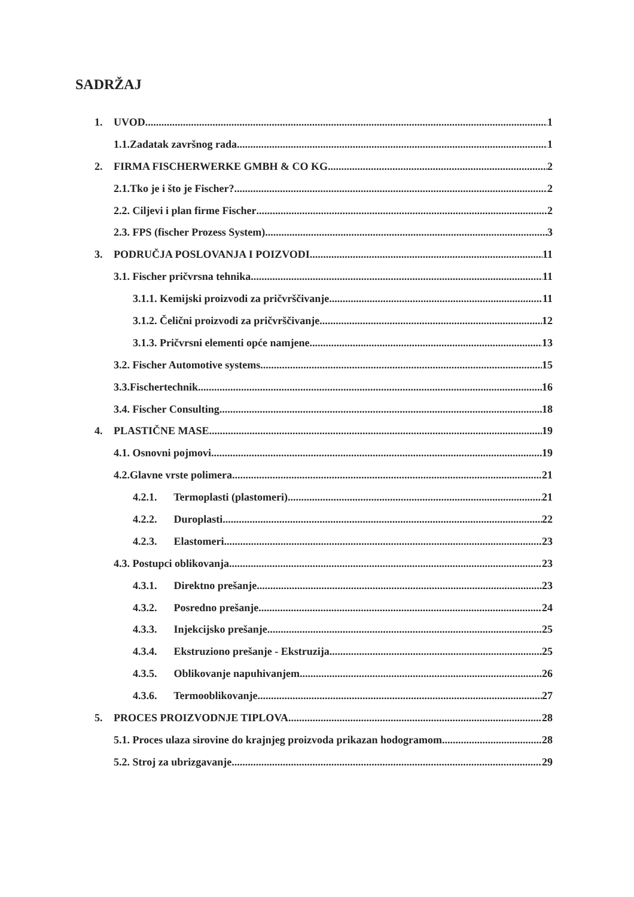SADRŽAJ
1. UVOD 1
1.1.Zadatak završnog rada 1
2. FIRMA FISCHERWERKE GMBH & CO KG 2
2.1.Tko je i što je Fischer? 2
2.2. Ciljevi i plan firme Fischer 2
2.3. FPS (fischer Prozess System) 3
3. PODRUČJA POSLOVANJA I POIZVODI 11
3.1. Fischer pričvrsna tehnika 11
3.1.1. Kemijski proizvodi za pričvrščivanje 11
3.1.2. Čelični proizvodi za pričvrščivanje 12
3.1.3. Pričvrsni elementi opće namjene 13
3.2. Fischer Automotive systems 15
3.3.Fischertechnik 16
3.4. Fischer Consulting 18
4. PLASTIČNE MASE 19
4.1. Osnovni pojmovi 19
4.2.Glavne vrste polimera 21
4.2.1. Termoplasti (plastomeri) 21
4.2.2. Duroplasti 22
4.2.3. Elastomeri 23
4.3. Postupci oblikovanja 23
4.3.1. Direktno prešanje 23
4.3.2. Posredno prešanje 24
4.3.3. Injekcijsko prešanje 25
4.3.4. Ekstruziono prešanje - Ekstruzija 25
4.3.5. Oblikovanje napuhivanjem 26
4.3.6. Termooblikovanje 27
5. PROCES PROIZVODNJE TIPLOVA 28
5.1. Proces ulaza sirovine do krajnjeg proizvoda prikazan hodogramom 28
5.2. Stroj za ubrizgavanje 29